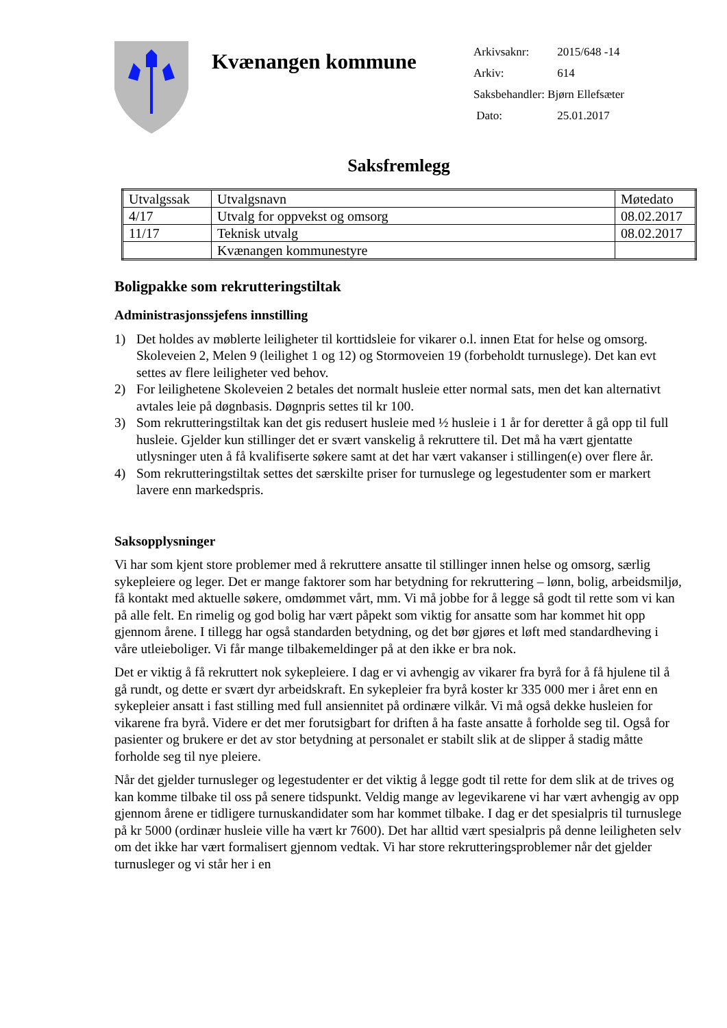Kvænangen kommune
Arkivsaknr: 2015/648 -14
Arkiv: 614
Saksbehandler: Bjørn Ellefsæter
Dato: 25.01.2017
Saksfremlegg
| Utvalgssak | Utvalgsnavn | Møtedato |
| 4/17 | Utvalg for oppvekst og omsorg | 08.02.2017 |
| 11/17 | Teknisk utvalg | 08.02.2017 |
| | Kvænangen kommunestyre | |
Boligpakke som rekrutteringstiltak
Administrasjonssjefens innstilling
1) Det holdes av møblerte leiligheter til korttidsleie for vikarer o.l. innen Etat for helse og omsorg. Skoleveien 2, Melen 9 (leilighet 1 og 12) og Stormoveien 19 (forbeholdt turnuslege). Det kan evt settes av flere leiligheter ved behov.
2) For leilighetene Skoleveien 2 betales det normalt husleie etter normal sats, men det kan alternativt avtales leie på døgnbasis. Døgnpris settes til kr 100.
3) Som rekrutteringstiltak kan det gis redusert husleie med ½ husleie i 1 år for deretter å gå opp til full husleie. Gjelder kun stillinger det er svært vanskelig å rekruttere til. Det må ha vært gjentatte utlysninger uten å få kvalifiserte søkere samt at det har vært vakanser i stillingen(e) over flere år.
4) Som rekrutteringstiltak settes det særskilte priser for turnuslege og legestudenter som er markert lavere enn markedspris.
Saksopplysninger
Vi har som kjent store problemer med å rekruttere ansatte til stillinger innen helse og omsorg, særlig sykepleiere og leger. Det er mange faktorer som har betydning for rekruttering – lønn, bolig, arbeidsmiljø, få kontakt med aktuelle søkere, omdømmet vårt, mm. Vi må jobbe for å legge så godt til rette som vi kan på alle felt. En rimelig og god bolig har vært påpekt som viktig for ansatte som har kommet hit opp gjennom årene. I tillegg har også standarden betydning, og det bør gjøres et løft med standardheving i våre utleieboliger. Vi får mange tilbakemeldinger på at den ikke er bra nok.
Det er viktig å få rekruttert nok sykepleiere. I dag er vi avhengig av vikarer fra byrå for å få hjulene til å gå rundt, og dette er svært dyr arbeidskraft. En sykepleier fra byrå koster kr 335 000 mer i året enn en sykepleier ansatt i fast stilling med full ansiennitet på ordinære vilkår. Vi må også dekke husleien for vikarene fra byrå. Videre er det mer forutsigbart for driften å ha faste ansatte å forholde seg til. Også for pasienter og brukere er det av stor betydning at personalet er stabilt slik at de slipper å stadig måtte forholde seg til nye pleiere.
Når det gjelder turnusleger og legestudenter er det viktig å legge godt til rette for dem slik at de trives og kan komme tilbake til oss på senere tidspunkt. Veldig mange av legevikarene vi har vært avhengig av opp gjennom årene er tidligere turnuskandidater som har kommet tilbake. I dag er det spesialpris til turnuslege på kr 5000 (ordinær husleie ville ha vært kr 7600). Det har alltid vært spesialpris på denne leiligheten selv om det ikke har vært formalisert gjennom vedtak. Vi har store rekrutteringsproblemer når det gjelder turnusleger og vi står her i en